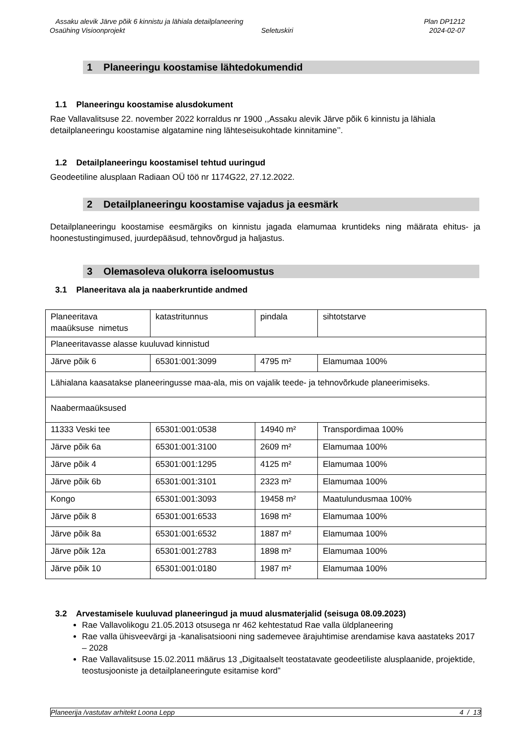Assaku alevik Järve põik 6 kinnistu ja lähiala detailplaneering Plan DP1212
Osaühing Visioonprojekt Seletuskiri 2024-02-07
1 Planeeringu koostamise lähtedokumendid
1.1 Planeeringu koostamise alusdokument
Rae Vallavalitsuse 22. november 2022 korraldus nr 1900 ,,Assaku alevik Järve põik 6 kinnistu ja lähiala detailplaneeringu koostamise algatamine ning lähteseisukohtade kinnitamine’’.
1.2 Detailplaneeringu koostamisel tehtud uuringud
Geodeetiline alusplaan Radiaan OÜ töö nr 1174G22, 27.12.2022.
2 Detailplaneeringu koostamise vajadus ja eesmärk
Detailplaneeringu koostamise eesmärgiks on kinnistu jagada elamumaa kruntideks ning määrata ehitus- ja hoonestustingimused, juurdepääsud, tehnovõrgud ja haljastus.
3 Olemasoleva olukorra iseloomustus
3.1 Planeeritava ala ja naaberkruntide andmed
| Planeeritava maaüksuse nimetus | katastritunnus | pindala | sihtotstarve |
| Planeeritavasse alasse kuuluvad kinnistud | | | |
| Järve põik 6 | 65301:001:3099 | 4795 m² | Elamumaa 100% |
| Lähialana kaasatakse planeeringusse maa-ala, mis on vajalik teede- ja tehnovõrkude planeerimiseks. | | | |
| Naabermaaüksused | | | |
| 11333 Veski tee | 65301:001:0538 | 14940 m² | Transpordimaa 100% |
| Järve põik 6a | 65301:001:3100 | 2609 m² | Elamumaa 100% |
| Järve põik 4 | 65301:001:1295 | 4125 m² | Elamumaa 100% |
| Järve põik 6b | 65301:001:3101 | 2323 m² | Elamumaa 100% |
| Kongo | 65301:001:3093 | 19458 m² | Maatulundusmaa 100% |
| Järve põik 8 | 65301:001:6533 | 1698 m² | Elamumaa 100% |
| Järve põik 8a | 65301:001:6532 | 1887 m² | Elamumaa 100% |
| Järve põik 12a | 65301:001:2783 | 1898 m² | Elamumaa 100% |
| Järve põik 10 | 65301:001:0180 | 1987 m² | Elamumaa 100% |
3.2 Arvestamisele kuuluvad planeeringud ja muud alusmaterjalid (seisuga 08.09.2023)
Rae Vallavolikogu 21.05.2013 otsusega nr 462 kehtestatud Rae valla üldplaneering
Rae valla ühisveevärgi ja -kanalisatsiooni ning sademevee ärajuhtimise arendamise kava aastateks 2017 – 2028
Rae Vallavalitsuse 15.02.2011 määrus 13 „Digitaalselt teostatavate geodeetiliste alusplaanide, projektide, teostusjooniste ja detailplaneeringute esitamise kord”
Planeerija /vastutav arhitekt Loona Lepp 4 / 13